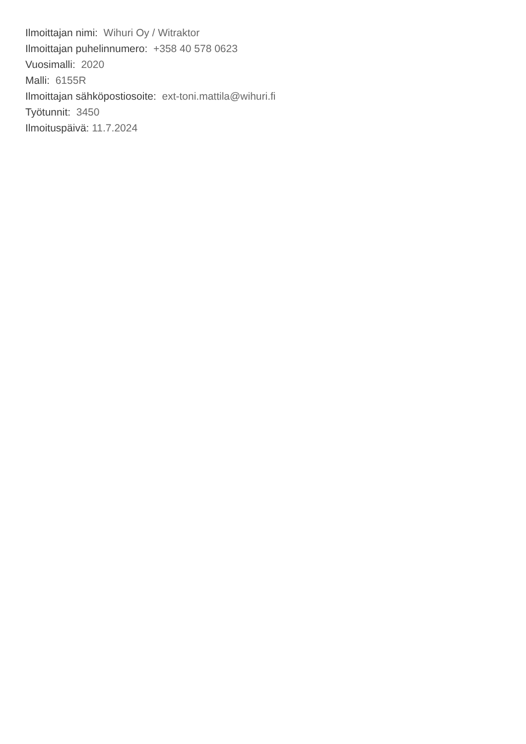Ilmoittajan nimi: Wihuri Oy / Witraktor
Ilmoittajan puhelinnumero: +358 40 578 0623
Vuosimalli: 2020
Malli: 6155R
Ilmoittajan sähköpostiosoite: ext-toni.mattila@wihuri.fi
Työtunnit: 3450
Ilmoituspäivä: 11.7.2024